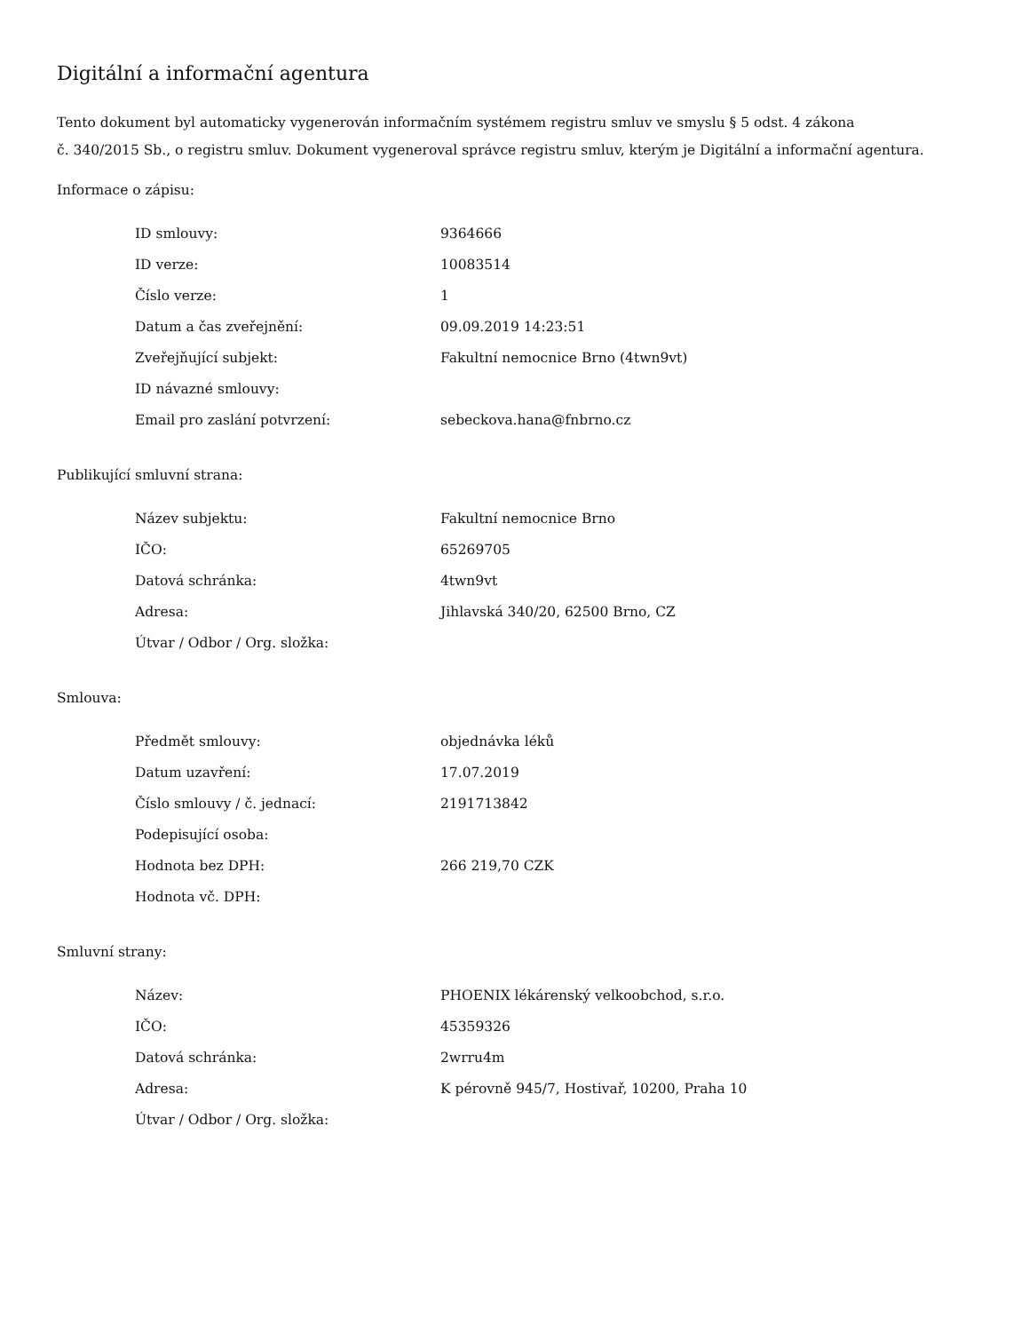Digitální a informační agentura
Tento dokument byl automaticky vygenerován informačním systémem registru smluv ve smyslu § 5 odst. 4 zákona
č. 340/2015 Sb., o registru smluv. Dokument vygeneroval správce registru smluv, kterým je Digitální a informační agentura.
Informace o zápisu:
| ID smlouvy: | 9364666 |
| ID verze: | 10083514 |
| Číslo verze: | 1 |
| Datum a čas zveřejnění: | 09.09.2019 14:23:51 |
| Zveřejňující subjekt: | Fakultní nemocnice Brno (4twn9vt) |
| ID návazné smlouvy: | |
| Email pro zaslání potvrzení: | sebeckova.hana@fnbrno.cz |
Publikující smluvní strana:
| Název subjektu: | Fakultní nemocnice Brno |
| IČO: | 65269705 |
| Datová schránka: | 4twn9vt |
| Adresa: | Jihlavská 340/20, 62500 Brno, CZ |
| Útvar / Odbor / Org. složka: | |
Smlouva:
| Předmět smlouvy: | objednávka léků |
| Datum uzavření: | 17.07.2019 |
| Číslo smlouvy / č. jednací: | 2191713842 |
| Podepisující osoba: | |
| Hodnota bez DPH: | 266 219,70 CZK |
| Hodnota vč. DPH: | |
Smluvní strany:
| Název: | PHOENIX lékárenský velkoobchod, s.r.o. |
| IČO: | 45359326 |
| Datová schránka: | 2wrru4m |
| Adresa: | K pérovně 945/7, Hostivař, 10200, Praha 10 |
| Útvar / Odbor / Org. složka: | |